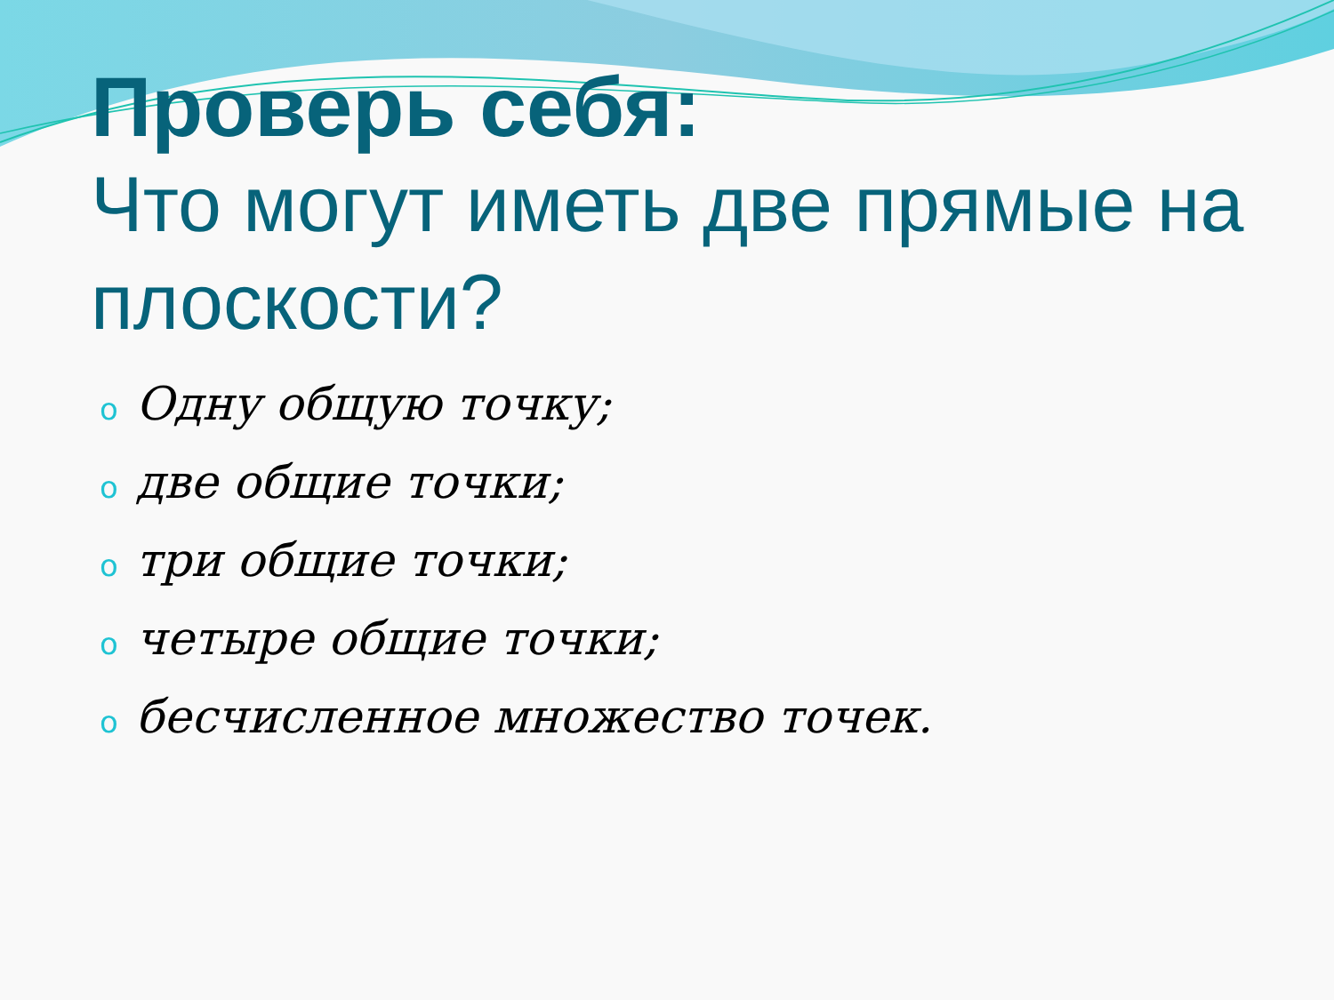Проверь себя:
Что могут иметь две прямые на плоскости?
o Одну общую точку;
oдве общие точки;
oтри общие точки;
oчетыре общие точки;
oбесчисленное множество точек.